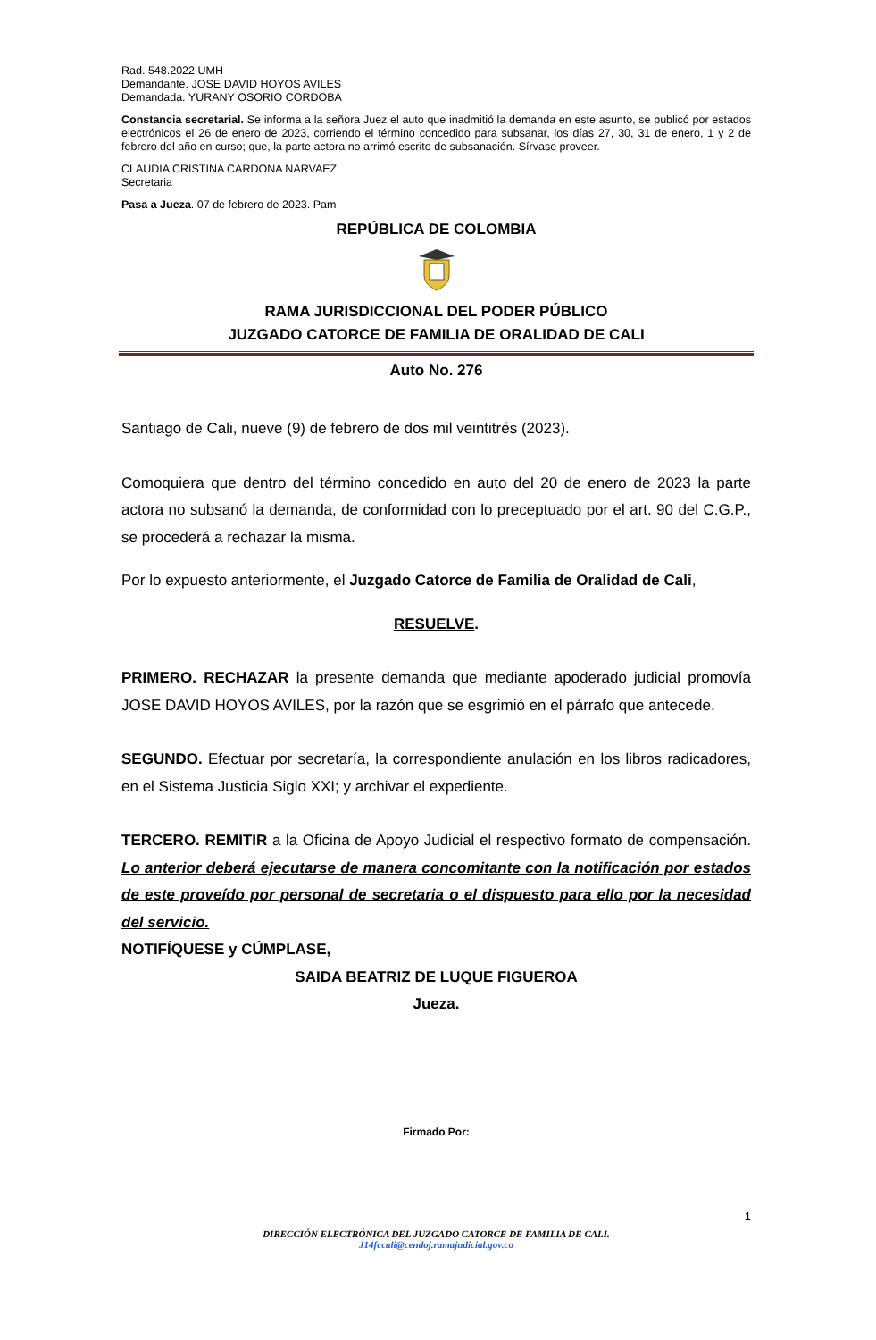Rad. 548.2022 UMH
Demandante. JOSE DAVID HOYOS AVILES
Demandada. YURANY OSORIO CORDOBA
Constancia secretarial. Se informa a la señora Juez el auto que inadmitió la demanda en este asunto, se publicó por estados electrónicos el 26 de enero de 2023, corriendo el término concedido para subsanar, los días 27, 30, 31 de enero, 1 y 2 de febrero del año en curso; que, la parte actora no arrimó escrito de subsanación. Sírvase proveer.
CLAUDIA CRISTINA CARDONA NARVAEZ
Secretaria
Pasa a Jueza. 07 de febrero de 2023. Pam
REPÚBLICA DE COLOMBIA
RAMA JURISDICCIONAL DEL PODER PÚBLICO
JUZGADO CATORCE DE FAMILIA DE ORALIDAD DE CALI
Auto No. 276
Santiago de Cali, nueve (9) de febrero de dos mil veintitrés (2023).
Comoquiera que dentro del término concedido en auto del 20 de enero de 2023 la parte actora no subsanó la demanda, de conformidad con lo preceptuado por el art. 90 del C.G.P., se procederá a rechazar la misma.
Por lo expuesto anteriormente, el Juzgado Catorce de Familia de Oralidad de Cali,
RESUELVE.
PRIMERO. RECHAZAR la presente demanda que mediante apoderado judicial promovía JOSE DAVID HOYOS AVILES, por la razón que se esgrimió en el párrafo que antecede.
SEGUNDO. Efectuar por secretaría, la correspondiente anulación en los libros radicadores, en el Sistema Justicia Siglo XXI; y archivar el expediente.
TERCERO. REMITIR a la Oficina de Apoyo Judicial el respectivo formato de compensación. Lo anterior deberá ejecutarse de manera concomitante con la notificación por estados de este proveído por personal de secretaria o el dispuesto para ello por la necesidad del servicio.
NOTIFÍQUESE y CÚMPLASE,
SAIDA BEATRIZ DE LUQUE FIGUEROA
Jueza.
Firmado Por:
1
DIRECCIÓN ELECTRÓNICA DEL JUZGADO CATORCE DE FAMILIA DE CALI.
J14fccali@cendoj.ramajudicial.gov.co